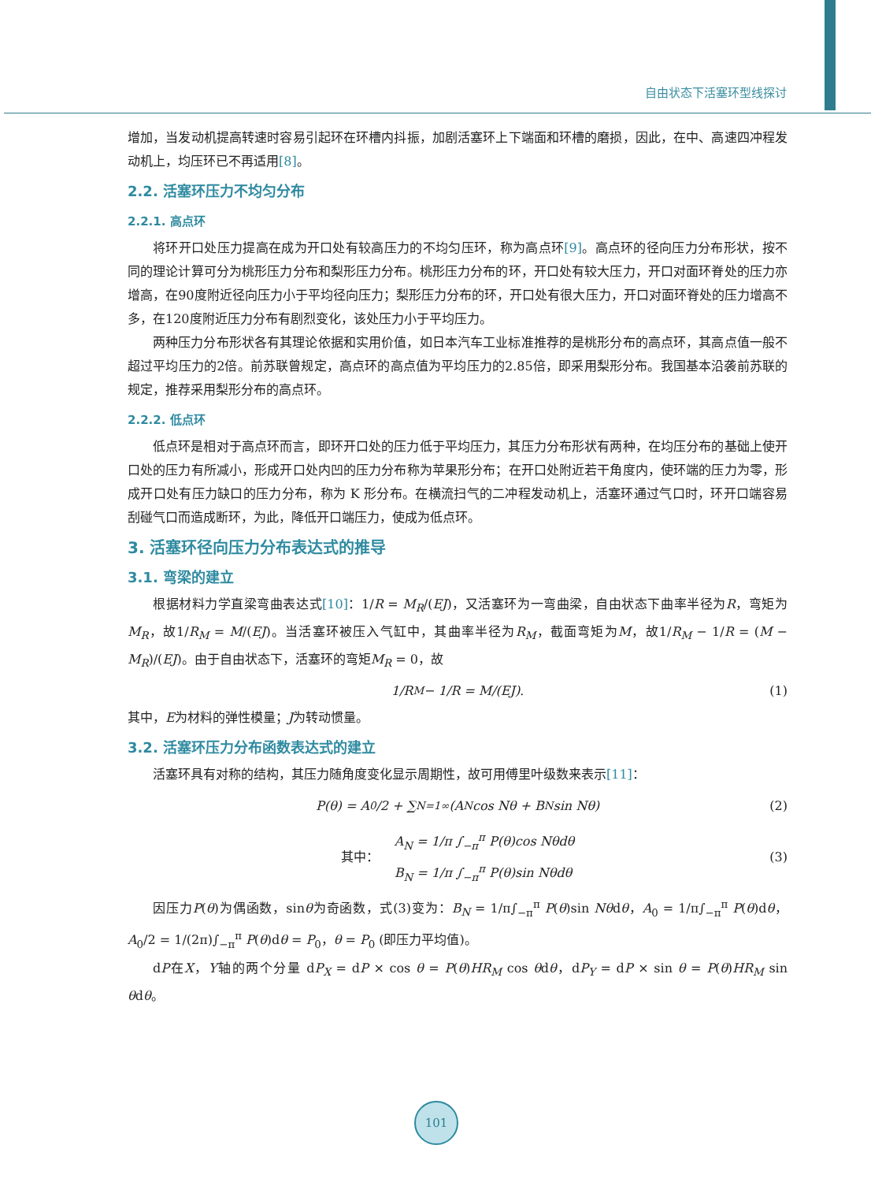自由状态下活塞环型线探讨
增加，当发动机提高转速时容易引起环在环槽内抖振，加剧活塞环上下端面和环槽的磨损，因此，在中、高速四冲程发动机上，均压环已不再适用[8]。
2.2. 活塞环压力不均匀分布
2.2.1. 高点环
将环开口处压力提高在成为开口处有较高压力的不均匀压环，称为高点环[9]。高点环的径向压力分布形状，按不同的理论计算可分为桃形压力分布和梨形压力分布。桃形压力分布的环，开口处有较大压力，开口对面环脊处的压力亦增高，在90度附近径向压力小于平均径向压力；梨形压力分布的环，开口处有很大压力，开口对面环脊处的压力增高不多，在120度附近压力分布有剧烈变化，该处压力小于平均压力。
两种压力分布形状各有其理论依据和实用价值，如日本汽车工业标准推荐的是桃形分布的高点环，其高点值一般不超过平均压力的2倍。前苏联曾规定，高点环的高点值为平均压力的2.85倍，即采用梨形分布。我国基本沿袭前苏联的规定，推荐采用梨形分布的高点环。
2.2.2. 低点环
低点环是相对于高点环而言，即环开口处的压力低于平均压力，其压力分布形状有两种，在均压分布的基础上使开口处的压力有所减小，形成开口处内凹的压力分布称为苹果形分布；在开口处附近若干角度内，使环端的压力为零，形成开口处有压力缺口的压力分布，称为 K 形分布。在横流扫气的二冲程发动机上，活塞环通过气口时，环开口端容易刮碰气口而造成断环，为此，降低开口端压力，使成为低点环。
3. 活塞环径向压力分布表达式的推导
3.1. 弯梁的建立
根据材料力学直梁弯曲表达式[10]：1/R = M<sub>R</sub>/(EJ)，又活塞环为一弯曲梁，自由状态下曲率半径为R，弯矩为M<sub>R</sub>，故1/R<sub>M</sub> = M/(EJ)。当活塞环被压入气缸中，其曲率半径为R<sub>M</sub>，截面弯矩为M，故1/R<sub>M</sub> − 1/R = (M − M<sub>R</sub>)/(EJ)。由于自由状态下，活塞环的弯矩M<sub>R</sub> = 0，故
1/R<sub>M</sub> − 1/R = M/(EJ). (1)
其中，E为材料的弹性模量；J为转动惯量。
3.2. 活塞环压力分布函数表达式的建立
活塞环具有对称的结构，其压力随角度变化显示周期性，故可用傅里叶级数来表示[11]：
P(θ) = A<sub>0</sub>/2 + ∑<sub>N=1</sub><sup>∞</sup>(A<sub>N</sub> cos Nθ + B<sub>N</sub> sin Nθ) (2)
其中： A<sub>N</sub> = 1/π ∫<sub>−π</sub><sup>π</sup> P(θ)cos Nθdθ
B<sub>N</sub> = 1/π ∫<sub>−π</sub><sup>π</sup> P(θ)sin Nθdθ (3)
因压力P(θ)为偶函数，sinθ为奇函数，式(3)变为：B<sub>N</sub> = 1/π∫<sub>−π</sub><sup>π</sup> P(θ)sin Nθdθ，A<sub>0</sub> = 1/π∫<sub>−π</sub><sup>π</sup> P(θ)dθ，A<sub>0</sub>/2 = 1/(2π)∫<sub>−π</sub><sup>π</sup> P(θ)dθ = P<sub>0</sub>，θ = P<sub>0</sub> (即压力平均值)。
dP在X，Y轴的两个分量 dP<sub>X</sub> = dP × cos θ = P(θ)HR<sub>M</sub> cos θdθ，dP<sub>Y</sub> = dP × sin θ = P(θ)HR<sub>M</sub> sin θdθ。
101